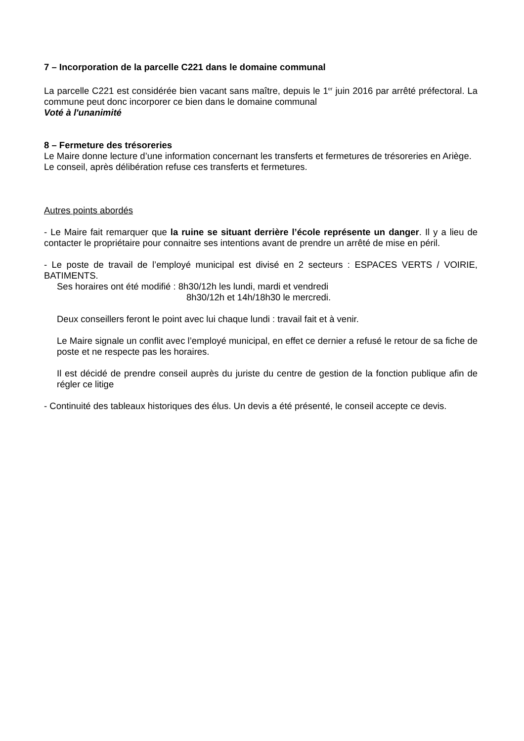7 – Incorporation de la parcelle C221 dans le domaine communal
La parcelle C221 est considérée bien vacant sans maître, depuis le 1<sup>er</sup> juin 2016 par arrêté préfectoral. La commune peut donc incorporer ce bien dans le domaine communal
Voté à l'unanimité
8 – Fermeture des trésoreries
Le Maire donne lecture d’une information concernant les transferts et fermetures de trésoreries en Ariège.
Le conseil, après délibération refuse ces transferts et fermetures.
Autres points abordés
- Le Maire fait remarquer que la ruine se situant derrière l’école représente un danger. Il y a lieu de contacter le propriétaire pour connaitre ses intentions avant de prendre un arrêté de mise en péril.
- Le poste de travail de l’employé municipal est divisé en 2 secteurs : ESPACES VERTS / VOIRIE, BATIMENTS.
Ses horaires ont été modifié : 8h30/12h les lundi, mardi et vendredi
8h30/12h et 14h/18h30 le mercredi.
Deux conseillers feront le point avec lui chaque lundi : travail fait et à venir.
Le Maire signale un conflit avec l’employé municipal, en effet ce dernier a refusé le retour de sa fiche de poste et ne respecte pas les horaires.
Il est décidé de prendre conseil auprès du juriste du centre de gestion de la fonction publique afin de régler ce litige
- Continuité des tableaux historiques des élus. Un devis a été présenté, le conseil accepte ce devis.